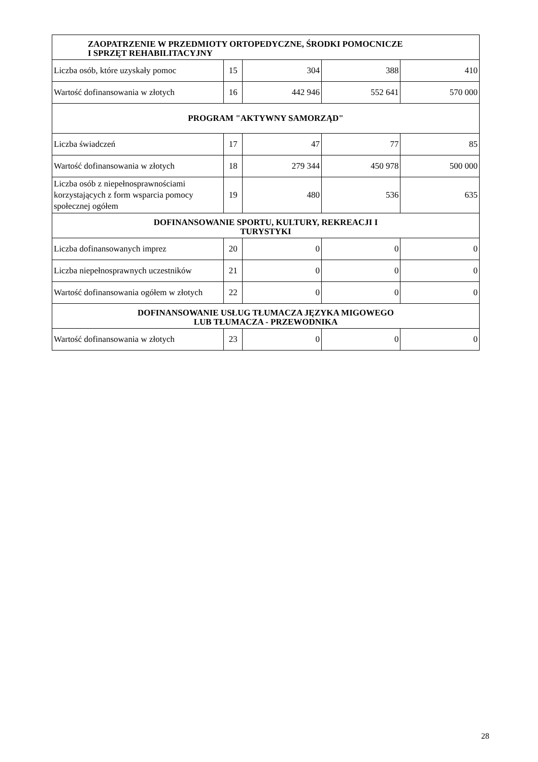| ZAOPATRZENIE W PRZEDMIOTY ORTOPEDYCZNE, ŚRODKI POMOCNICZE I SPRZĘT REHABILITACYJNY | | | | |
| --- | --- | --- | --- | --- |
| Liczba osób, które uzyskały pomoc | 15 | 304 | 388 | 410 |
| Wartość dofinansowania w złotych | 16 | 442 946 | 552 641 | 570 000 |
| PROGRAM "AKTYWNY SAMORZĄD" | | | | |
| Liczba świadczeń | 17 | 47 | 77 | 85 |
| Wartość dofinansowania w złotych | 18 | 279 344 | 450 978 | 500 000 |
| Liczba osób z niepełnosprawnościami korzystających z form wsparcia pomocy społecznej ogółem | 19 | 480 | 536 | 635 |
| DOFINANSOWANIE SPORTU, KULTURY, REKREACJI I TURYSTYKI | | | | |
| Liczba dofinansowanych imprez | 20 | 0 | 0 | 0 |
| Liczba niepełnosprawnych uczestników | 21 | 0 | 0 | 0 |
| Wartość dofinansowania ogółem w złotych | 22 | 0 | 0 | 0 |
| DOFINANSOWANIE USŁUG TŁUMACZA JĘZYKA MIGOWEGO LUB TŁUMACZA - PRZEWODNIKA | | | | |
| Wartość dofinansowania w złotych | 23 | 0 | 0 | 0 |
28